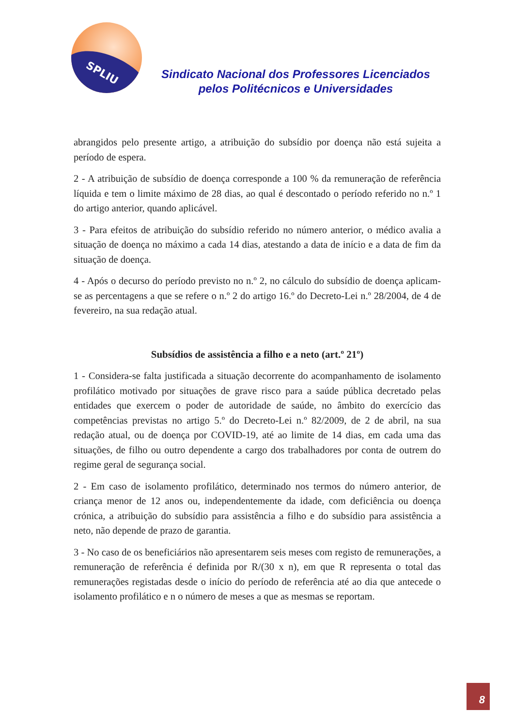SPLIU
Sindicato Nacional dos Professores Licenciados
pelos Politécnicos e Universidades
abrangidos pelo presente artigo, a atribuição do subsídio por doença não está sujeita a período de espera.
2 - A atribuição de subsídio de doença corresponde a 100 % da remuneração de referência líquida e tem o limite máximo de 28 dias, ao qual é descontado o período referido no n.º 1 do artigo anterior, quando aplicável.
3 - Para efeitos de atribuição do subsídio referido no número anterior, o médico avalia a situação de doença no máximo a cada 14 dias, atestando a data de início e a data de fim da situação de doença.
4 - Após o decurso do período previsto no n.º 2, no cálculo do subsídio de doença aplicam-se as percentagens a que se refere o n.º 2 do artigo 16.º do Decreto-Lei n.º 28/2004, de 4 de fevereiro, na sua redação atual.
Subsídios de assistência a filho e a neto (art.º 21º)
1 - Considera-se falta justificada a situação decorrente do acompanhamento de isolamento profilático motivado por situações de grave risco para a saúde pública decretado pelas entidades que exercem o poder de autoridade de saúde, no âmbito do exercício das competências previstas no artigo 5.º do Decreto-Lei n.º 82/2009, de 2 de abril, na sua redação atual, ou de doença por COVID-19, até ao limite de 14 dias, em cada uma das situações, de filho ou outro dependente a cargo dos trabalhadores por conta de outrem do regime geral de segurança social.
2 - Em caso de isolamento profilático, determinado nos termos do número anterior, de criança menor de 12 anos ou, independentemente da idade, com deficiência ou doença crónica, a atribuição do subsídio para assistência a filho e do subsídio para assistência a neto, não depende de prazo de garantia.
3 - No caso de os beneficiários não apresentarem seis meses com registo de remunerações, a remuneração de referência é definida por R/(30 x n), em que R representa o total das remunerações registadas desde o início do período de referência até ao dia que antecede o isolamento profilático e n o número de meses a que as mesmas se reportam.
8